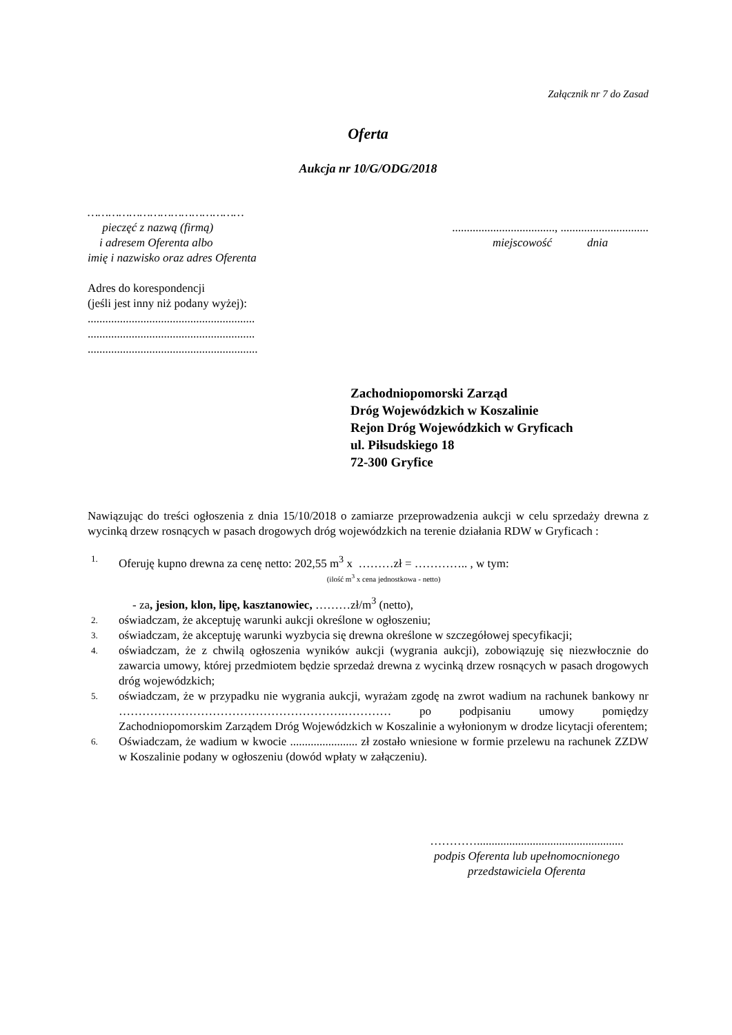Załącznik nr 7 do Zasad
Oferta
Aukcja nr 10/G/ODG/2018
………………………………………
pieczęć z nazwą (firmą)
i adresem Oferenta albo
imię i nazwisko oraz adres Oferenta
..................................., ..............................
miejscowość dnia
Adres do korespondencji
(jeśli jest inny niż podany wyżej):
.........................................................
.........................................................
..........................................................
Zachodniopomorski Zarząd
Dróg Wojewódzkich w Koszalinie
Rejon Dróg Wojewódzkich w Gryficach
ul. Piłsudskiego 18
72-300 Gryfice
Nawiązując do treści ogłoszenia z dnia 15/10/2018 o zamiarze przeprowadzenia aukcji w celu sprzedaży drewna z wycinką drzew rosnących w pasach drogowych dróg wojewódzkich na terenie działania RDW w Gryficach :
1. Oferuję kupno drewna za cenę netto: 202,55 m<sup>3</sup> x ………zł = ………….. , w tym:
(ilość m<sup>3</sup> x cena jednostkowa - netto)
- za, jesion, klon, lipę, kasztanowiec, ………zł/m<sup>3</sup> (netto),
2. oświadczam, że akceptuję warunki aukcji określone w ogłoszeniu;
3. oświadczam, że akceptuję warunki wyzbycia się drewna określone w szczegółowej specyfikacji;
4. oświadczam, że z chwilą ogłoszenia wyników aukcji (wygrania aukcji), zobowiązuję się niezwłocznie do zawarcia umowy, której przedmiotem będzie sprzedaż drewna z wycinką drzew rosnących w pasach drogowych dróg wojewódzkich;
5. oświadczam, że w przypadku nie wygrania aukcji, wyrażam zgodę na zwrot wadium na rachunek bankowy nr ………………………………………………….………… po podpisaniu umowy pomiędzy Zachodniopomorskim Zarządem Dróg Wojewódzkich w Koszalinie a wyłonionym w drodze licytacji oferentem;
6. Oświadczam, że wadium w kwocie ....................... zł zostało wniesione w formie przelewu na rachunek ZZDW w Koszalinie podany w ogłoszeniu (dowód wpłaty w załączeniu).
…………..................................................
podpis Oferenta lub upełnomocnionego
przedstawiciela Oferenta